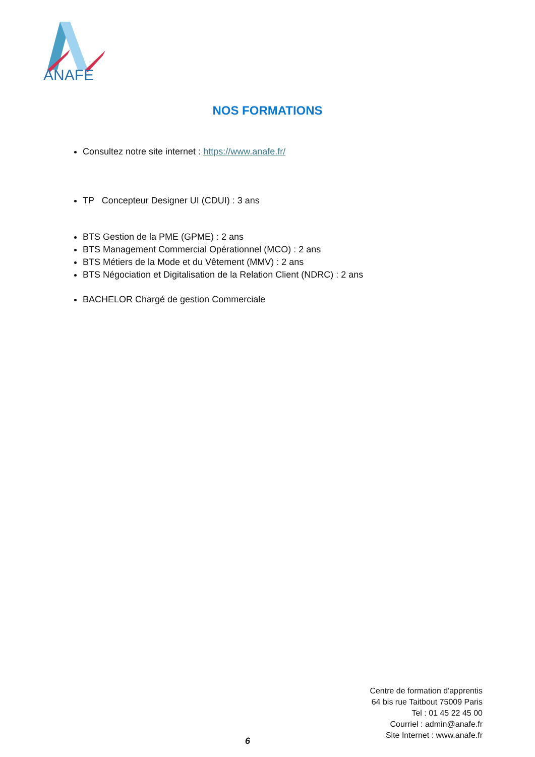ANAFE
NOS FORMATIONS
Consultez notre site internet : https://www.anafe.fr/
TP Concepteur Designer UI (CDUI) : 3 ans
BTS Gestion de la PME (GPME) : 2 ans
BTS Management Commercial Opérationnel (MCO) : 2 ans
BTS Métiers de la Mode et du Vêtement (MMV) : 2 ans
BTS Négociation et Digitalisation de la Relation Client (NDRC) : 2 ans
BACHELOR Chargé de gestion Commerciale
Centre de formation d'apprentis
64 bis rue Taitbout 75009 Paris
Tel : 01 45 22 45 00
Courriel : admin@anafe.fr
Site Internet : www.anafe.fr
6